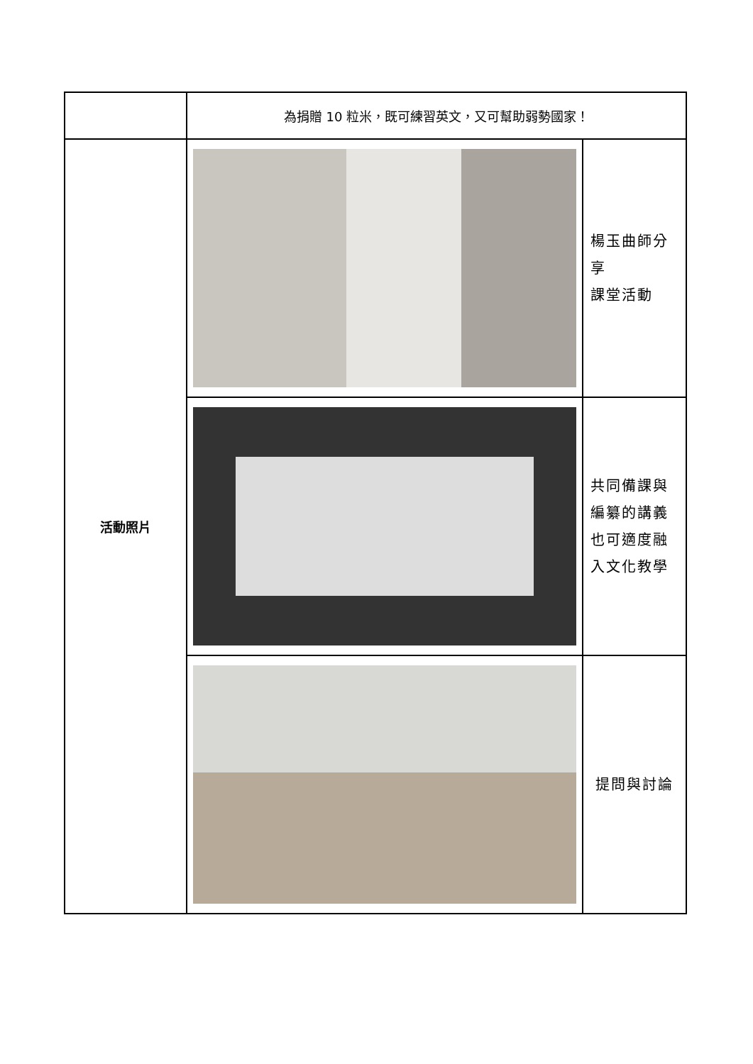| | 為捐贈 10 粒米，既可練習英文，又可幫助弱勢國家！ | |
| 活動照片 | | 楊玉曲師分享 課堂活動 |
| | | 共同備課與編纂的講義也可適度融入文化教學 |
| | | 提問與討論 |